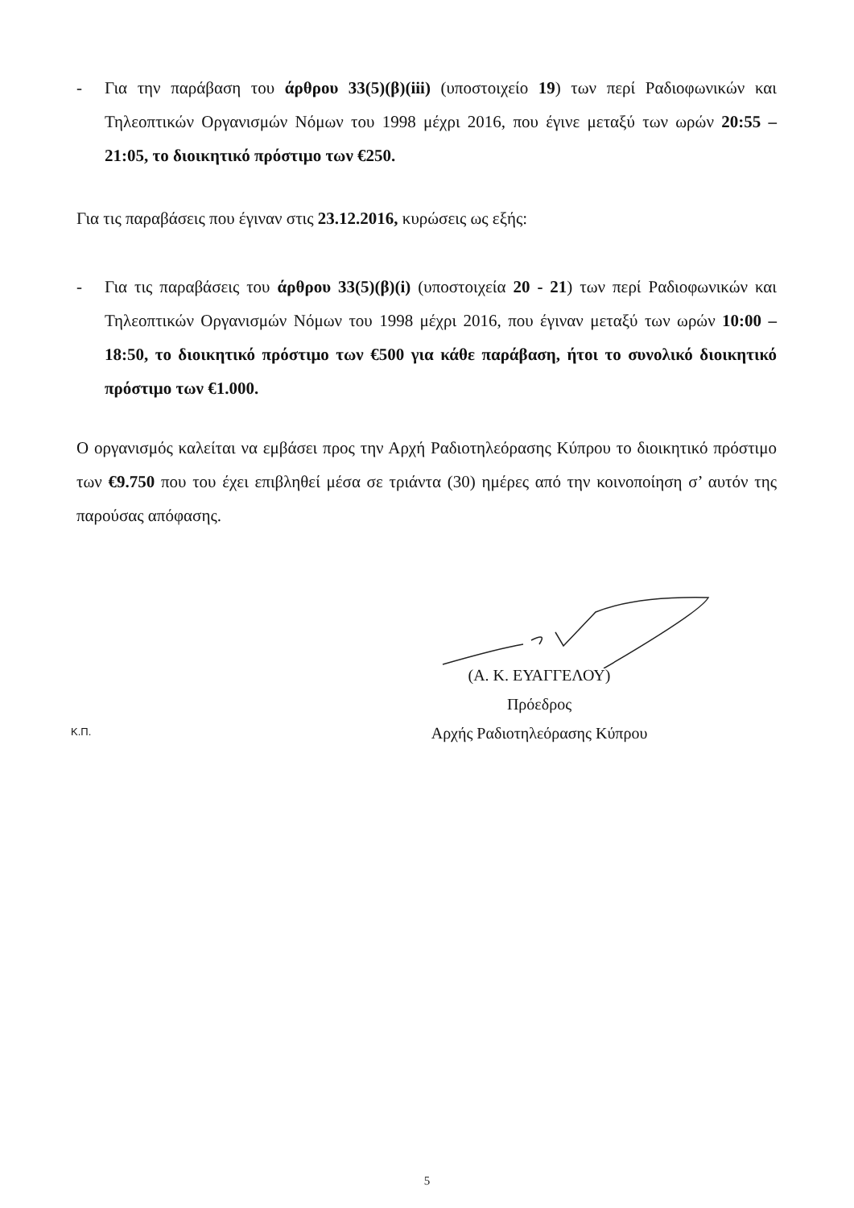- Για την παράβαση του άρθρου 33(5)(β)(iii) (υποστοιχείο 19) των περί Ραδιοφωνικών και Τηλεοπτικών Οργανισμών Νόμων του 1998 μέχρι 2016, που έγινε μεταξύ των ωρών 20:55 – 21:05, το διοικητικό πρόστιμο των €250.
Για τις παραβάσεις που έγιναν στις 23.12.2016, κυρώσεις ως εξής:
- Για τις παραβάσεις του άρθρου 33(5)(β)(i) (υποστοιχεία 20 - 21) των περί Ραδιοφωνικών και Τηλεοπτικών Οργανισμών Νόμων του 1998 μέχρι 2016, που έγιναν μεταξύ των ωρών 10:00 – 18:50, το διοικητικό πρόστιμο των €500 για κάθε παράβαση, ήτοι το συνολικό διοικητικό πρόστιμο των €1.000.
Ο οργανισμός καλείται να εμβάσει προς την Αρχή Ραδιοτηλεόρασης Κύπρου το διοικητικό πρόστιμο των €9.750 που του έχει επιβληθεί μέσα σε τριάντα (30) ημέρες από την κοινοποίηση σ’ αυτόν της παρούσας απόφασης.
(Α. Κ. ΕΥΑΓΓΕΛΟΥ)
Πρόεδρος
Αρχής Ραδιοτηλεόρασης Κύπρου
Κ.Π.
5